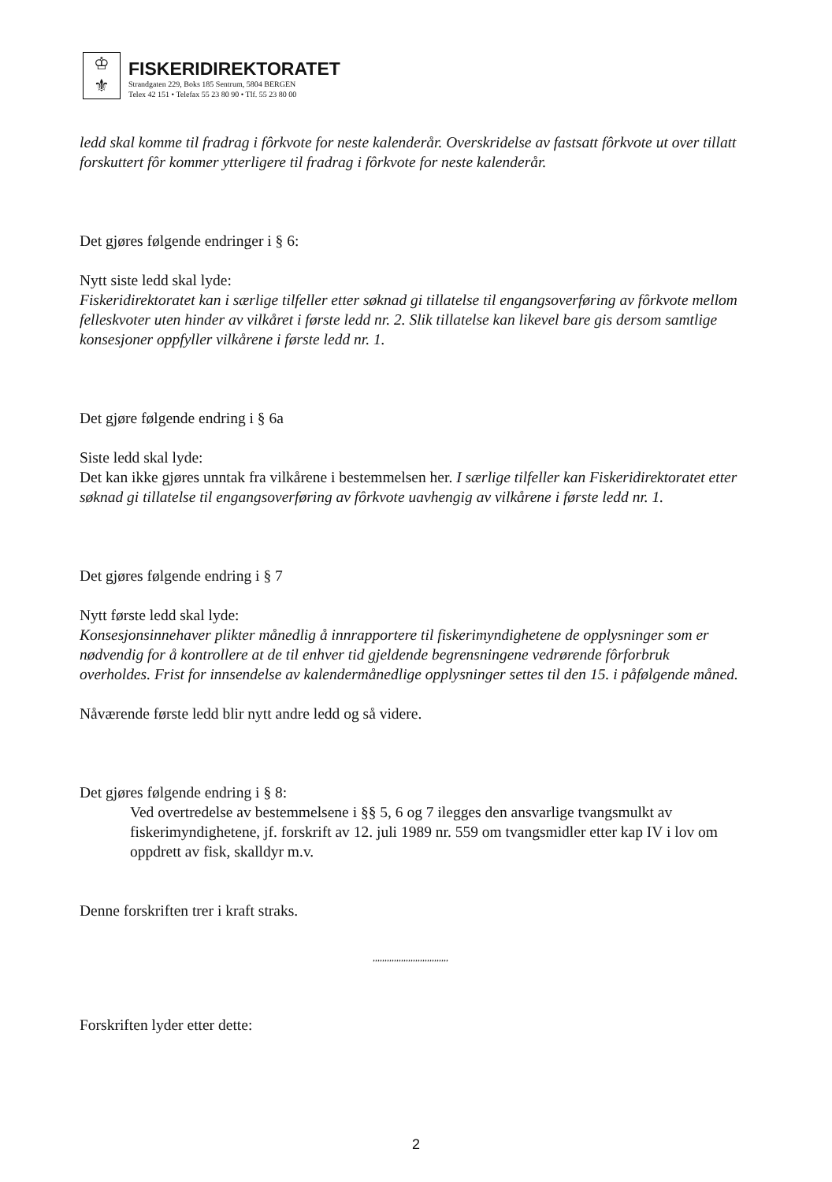♔
⚜
FISKERIDIREKTORATET
Strandgaten 229, Boks 185 Sentrum, 5804 BERGEN
Telex 42 151 • Telefax 55 23 80 90 • Tlf. 55 23 80 00
ledd skal komme til fradrag i fôrkvote for neste kalenderår. Overskridelse av fastsatt fôrkvote ut over tillatt forskuttert fôr kommer ytterligere til fradrag i fôrkvote for neste kalenderår.
Det gjøres følgende endringer i § 6:
Nytt siste ledd skal lyde:
Fiskeridirektoratet kan i særlige tilfeller etter søknad gi tillatelse til engangsoverføring av fôrkvote mellom felleskvoter uten hinder av vilkåret i første ledd nr. 2. Slik tillatelse kan likevel bare gis dersom samtlige konsesjoner oppfyller vilkårene i første ledd nr. 1.
Det gjøre følgende endring i § 6a
Siste ledd skal lyde:
Det kan ikke gjøres unntak fra vilkårene i bestemmelsen her. I særlige tilfeller kan Fiskeridirektoratet etter søknad gi tillatelse til engangsoverføring av fôrkvote uavhengig av vilkårene i første ledd nr. 1.
Det gjøres følgende endring i § 7
Nytt første ledd skal lyde:
Konsesjonsinnehaver plikter månedlig å innrapportere til fiskerimyndighetene de opplysninger som er nødvendig for å kontrollere at de til enhver tid gjeldende begrensningene vedrørende fôrforbruk overholdes. Frist for innsendelse av kalendermånedlige opplysninger settes til den 15. i påfølgende måned.
Nåværende første ledd blir nytt andre ledd og så videre.
Det gjøres følgende endring i § 8:
Ved overtredelse av bestemmelsene i §§ 5, 6 og 7 ilegges den ansvarlige tvangsmulkt av fiskerimyndighetene, jf. forskrift av 12. juli 1989 nr. 559 om tvangsmidler etter kap IV i lov om oppdrett av fisk, skalldyr m.v.
Denne forskriften trer i kraft straks.
,,,,,,,,,,,,,,,,,,,,,,,,,,,,,,,,
Forskriften lyder etter dette:
2